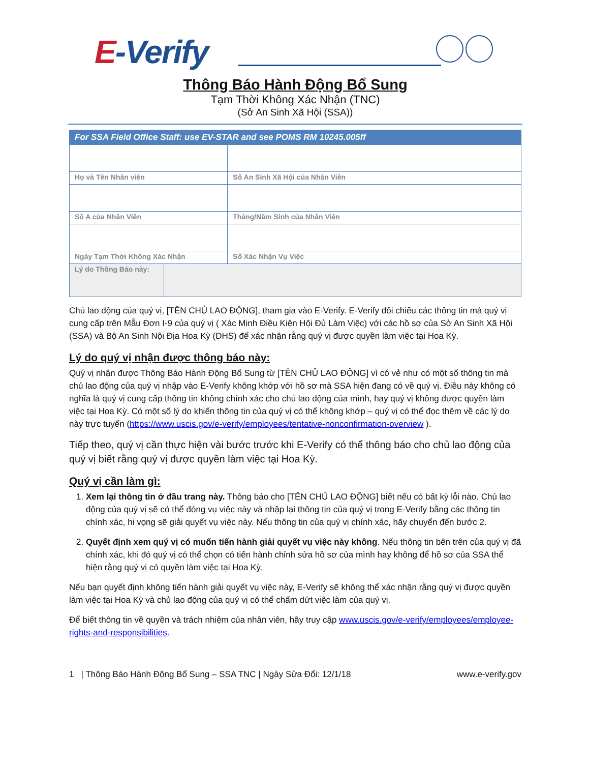E-Verify
Thông Báo Hành Động Bổ Sung
Tạm Thời Không Xác Nhận (TNC)
(Sở An Sinh Xã Hội (SSA))
| For SSA Field Office Staff: use EV-STAR and see POMS RM 10245.005ff | | |
| --- | --- | --- |
| Họ và Tên Nhân viên | | Số An Sinh Xã Hội của Nhân Viên |
| Số A của Nhân Viên | | Tháng/Năm Sinh của Nhân Viên |
| Ngày Tạm Thời Không Xác Nhận | | Số Xác Nhận Vụ Việc |
| Lý do Thông Báo này: | | |
Chủ lao động của quý vị, [TÊN CHỦ LAO ĐỘNG], tham gia vào E-Verify. E-Verify đối chiếu các thông tin mà quý vị cung cấp trên Mẫu Đơn I-9 của quý vị ( Xác Minh Điều Kiện Hội Đủ Làm Việc) với các hồ sơ của Sở An Sinh Xã Hội (SSA) và Bộ An Sinh Nội Địa Hoa Kỳ (DHS) để xác nhận rằng quý vị được quyền làm việc tại Hoa Kỳ.
Lý do quý vị nhận được thông báo này:
Quý vị nhận được Thông Báo Hành Động Bổ Sung từ [TÊN CHỦ LAO ĐỘNG] vì có vẻ như có một số thông tin mà chủ lao động của quý vị nhập vào E-Verify không khớp với hồ sơ mà SSA hiện đang có về quý vị. Điều này không có nghĩa là quý vị cung cấp thông tin không chính xác cho chủ lao động của mình, hay quý vị không được quyền làm việc tại Hoa Kỳ. Có một số lý do khiến thông tin của quý vị có thể không khớp – quý vị có thể đọc thêm về các lý do này trực tuyến (https://www.uscis.gov/e-verify/employees/tentative-nonconfirmation-overview ).
Tiếp theo, quý vị cần thực hiện vài bước trước khi E-Verify có thể thông báo cho chủ lao động của quý vị biết rằng quý vị được quyền làm việc tại Hoa Kỳ.
Quý vị cần làm gì:
1. Xem lại thông tin ở đầu trang này. Thông báo cho [TÊN CHỦ LAO ĐỘNG] biết nếu có bất kỳ lỗi nào. Chủ lao động của quý vị sẽ có thể đóng vụ việc này và nhập lại thông tin của quý vị trong E-Verify bằng các thông tin chính xác, hi vọng sẽ giải quyết vụ việc này. Nếu thông tin của quý vị chính xác, hãy chuyển đến bước 2.
2. Quyết định xem quý vị có muốn tiến hành giải quyết vụ việc này không. Nếu thông tin bên trên của quý vị đã chính xác, khi đó quý vị có thể chọn có tiến hành chỉnh sửa hồ sơ của mình hay không để hồ sơ của SSA thể hiện rằng quý vị có quyền làm việc tại Hoa Kỳ.
Nếu bạn quyết định không tiến hành giải quyết vụ việc này, E-Verify sẽ không thể xác nhận rằng quý vị được quyền làm việc tại Hoa Kỳ và chủ lao động của quý vị có thể chấm dứt việc làm của quý vị.
Để biết thông tin về quyền và trách nhiệm của nhân viên, hãy truy cập www.uscis.gov/e-verify/employees/employee-rights-and-responsibilities.
1 | Thông Báo Hành Động Bổ Sung – SSA TNC | Ngày Sửa Đổi: 12/1/18 www.e-verify.gov